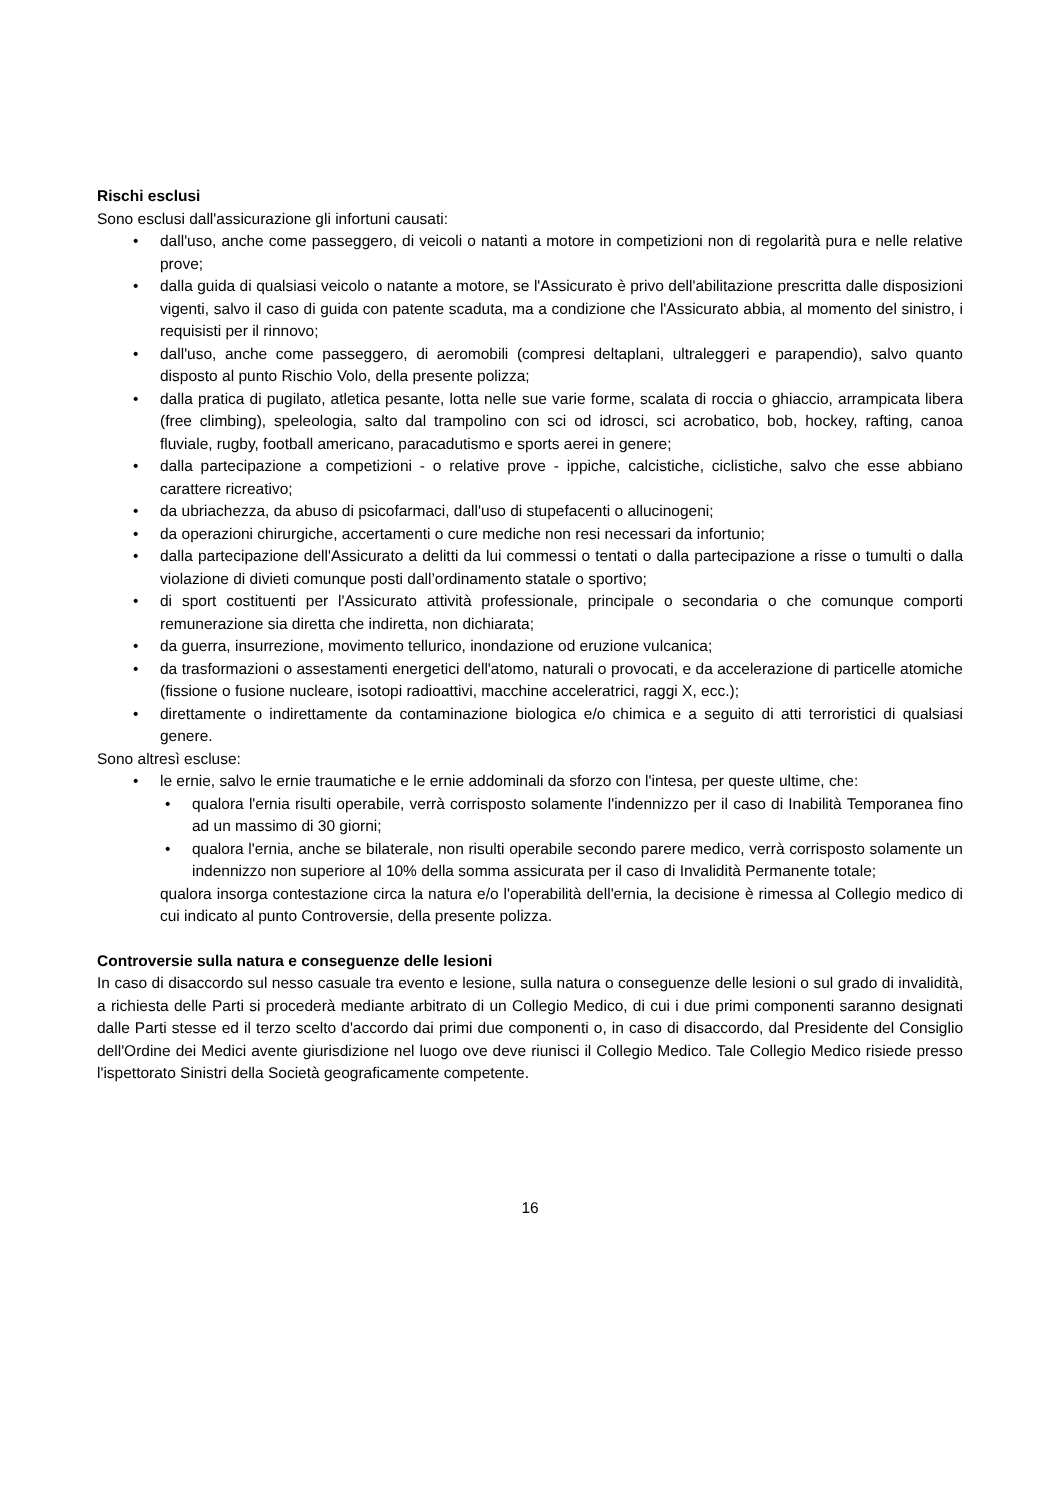Rischi esclusi
Sono esclusi dall'assicurazione gli infortuni causati:
• dall'uso, anche come passeggero, di veicoli o natanti a motore in competizioni non di regolarità pura e nelle relative prove;
• dalla guida di qualsiasi veicolo o natante a motore, se l'Assicurato è privo dell'abilitazione prescritta dalle disposizioni vigenti, salvo il caso di guida con patente scaduta, ma a condizione che l'Assicurato abbia, al momento del sinistro, i requisisti per il rinnovo;
• dall'uso, anche come passeggero, di aeromobili (compresi deltaplani, ultraleggeri e parapendio), salvo quanto disposto al punto Rischio Volo, della presente polizza;
• dalla pratica di pugilato, atletica pesante, lotta nelle sue varie forme, scalata di roccia o ghiaccio, arrampicata libera (free climbing), speleologia, salto dal trampolino con sci od idrosci, sci acrobatico, bob, hockey, rafting, canoa fluviale, rugby, football americano, paracadutismo e sports aerei in genere;
• dalla partecipazione a competizioni - o relative prove - ippiche, calcistiche, ciclistiche, salvo che esse abbiano carattere ricreativo;
• da ubriachezza, da abuso di psicofarmaci, dall'uso di stupefacenti o allucinogeni;
• da operazioni chirurgiche, accertamenti o cure mediche non resi necessari da infortunio;
• dalla partecipazione dell'Assicurato a delitti da lui commessi o tentati o dalla partecipazione a risse o tumulti o dalla violazione di divieti comunque posti dall’ordinamento statale o sportivo;
• di sport costituenti per l'Assicurato attività professionale, principale o secondaria o che comunque comporti remunerazione sia diretta che indiretta, non dichiarata;
• da guerra, insurrezione, movimento tellurico, inondazione od eruzione vulcanica;
• da trasformazioni o assestamenti energetici dell'atomo, naturali o provocati, e da accelerazione di particelle atomiche (fissione o fusione nucleare, isotopi radioattivi, macchine acceleratrici, raggi X, ecc.);
• direttamente o indirettamente da contaminazione biologica e/o chimica e a seguito di atti terroristici di qualsiasi genere.
Sono altresì escluse:
• le ernie, salvo le ernie traumatiche e le ernie addominali da sforzo con l'intesa, per queste ultime, che:
• qualora l'ernia risulti operabile, verrà corrisposto solamente l'indennizzo per il caso di Inabilità Temporanea fino ad un massimo di 30 giorni;
• qualora l'ernia, anche se bilaterale, non risulti operabile secondo parere medico, verrà corrisposto solamente un indennizzo non superiore al 10% della somma assicurata per il caso di Invalidità Permanente totale;
qualora insorga contestazione circa la natura e/o l'operabilità dell'ernia, la decisione è rimessa al Collegio medico di cui indicato al punto Controversie, della presente polizza.
Controversie sulla natura e conseguenze delle lesioni
In caso di disaccordo sul nesso casuale tra evento e lesione, sulla natura o conseguenze delle lesioni o sul grado di invalidità, a richiesta delle Parti si procederà mediante arbitrato di un Collegio Medico, di cui i due primi componenti saranno designati dalle Parti stesse ed il terzo scelto d'accordo dai primi due componenti o, in caso di disaccordo, dal Presidente del Consiglio dell'Ordine dei Medici avente giurisdizione nel luogo ove deve riunisci il Collegio Medico. Tale Collegio Medico risiede presso l'ispettorato Sinistri della Società geograficamente competente.
16